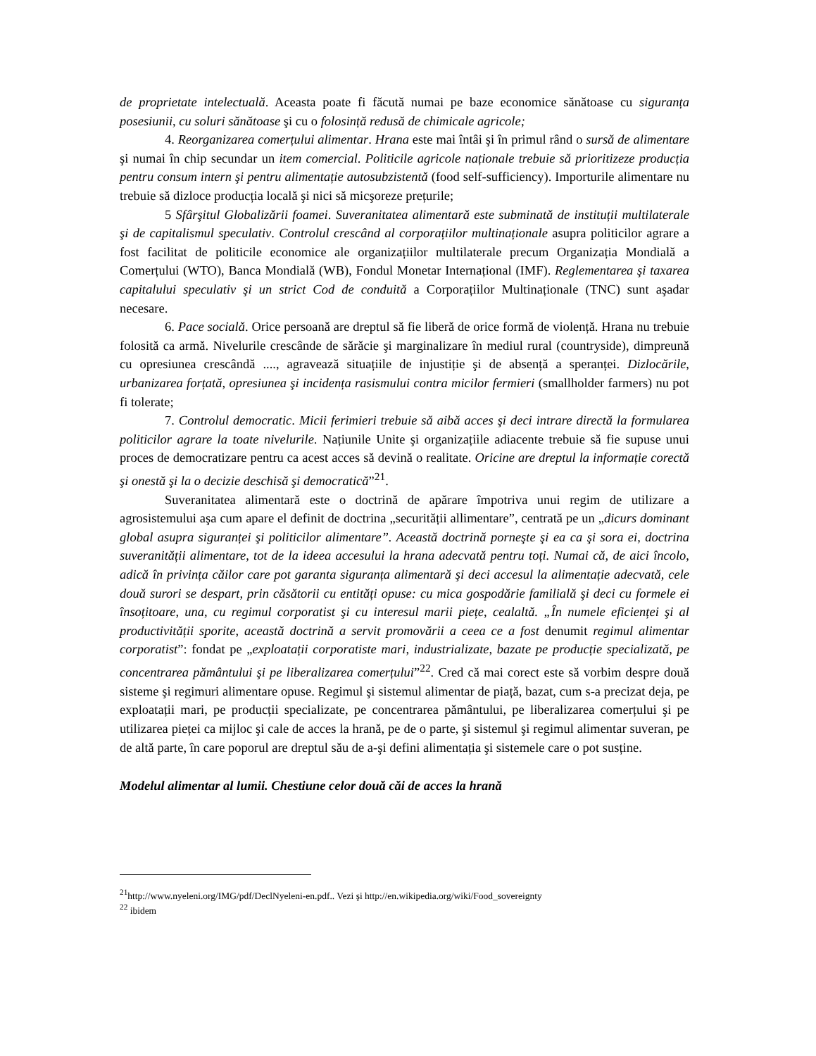de proprietate intelectuală. Aceasta poate fi făcută numai pe baze economice sănătoase cu siguranța posesiunii, cu soluri sănătoase şi cu o folosință redusă de chimicale agricole;
4. Reorganizarea comerțului alimentar. Hrana este mai întâi şi în primul rând o sursă de alimentare şi numai în chip secundar un item comercial. Politicile agricole naționale trebuie să prioritizeze producția pentru consum intern şi pentru alimentație autosubzistentă (food self-sufficiency). Importurile alimentare nu trebuie să dizloce producția locală şi nici să micşoreze prețurile;
5 Sfârşitul Globalizării foamei. Suveranitatea alimentară este subminată de instituții multilaterale şi de capitalismul speculativ. Controlul crescând al corporațiilor multinaționale asupra politicilor agrare a fost facilitat de politicile economice ale organizațiilor multilaterale precum Organizația Mondială a Comerțului (WTO), Banca Mondială (WB), Fondul Monetar Internațional (IMF). Reglementarea şi taxarea capitalului speculativ şi un strict Cod de conduită a Corporațiilor Multinaționale (TNC) sunt aşadar necesare.
6. Pace socială. Orice persoană are dreptul să fie liberă de orice formă de violență. Hrana nu trebuie folosită ca armă. Nivelurile crescânde de sărăcie şi marginalizare în mediul rural (countryside), dimpreună cu opresiunea crescândă ...., agravează situațiile de injustiție şi de absență a speranței. Dizlocările, urbanizarea forțată, opresiunea şi incidența rasismului contra micilor fermieri (smallholder farmers) nu pot fi tolerate;
7. Controlul democratic. Micii ferimieri trebuie să aibă acces şi deci intrare directă la formularea politicilor agrare la toate nivelurile. Națiunile Unite şi organizațiile adiacente trebuie să fie supuse unui proces de democratizare pentru ca acest acces să devină o realitate. Oricine are dreptul la informație corectă şi onestă şi la o decizie deschisă şi democratică”<sup>21</sup>.
Suveranitatea alimentară este o doctrină de apărare împotriva unui regim de utilizare a agrosistemului aşa cum apare el definit de doctrina „securității allimentare”, centrată pe un „dicurs dominant global asupra siguranței şi politicilor alimentare”. Această doctrină porneşte şi ea ca şi sora ei, doctrina suveranității alimentare, tot de la ideea accesului la hrana adecvată pentru toți. Numai că, de aici încolo, adică în privința căilor care pot garanta siguranța alimentară şi deci accesul la alimentație adecvată, cele două surori se despart, prin căsătorii cu entități opuse: cu mica gospodărie familială şi deci cu formele ei însoțitoare, una, cu regimul corporatist şi cu interesul marii piețe, cealaltă. „În numele eficienței şi al productivității sporite, această doctrină a servit promovării a ceea ce a fost denumit regimul alimentar corporatist”: fondat pe „exploatații corporatiste mari, industrializate, bazate pe producție specializată, pe concentrarea pământului şi pe liberalizarea comerțului”<sup>22</sup>. Cred că mai corect este să vorbim despre două sisteme şi regimuri alimentare opuse. Regimul şi sistemul alimentar de piață, bazat, cum s-a precizat deja, pe exploatații mari, pe producții specializate, pe concentrarea pământului, pe liberalizarea comerțului şi pe utilizarea pieței ca mijloc şi cale de acces la hrană, pe de o parte, şi sistemul şi regimul alimentar suveran, pe de altă parte, în care poporul are dreptul său de a-şi defini alimentația şi sistemele care o pot susține.
Modelul alimentar al lumii. Chestiune celor două căi de acces la hrană
<sup>21</sup> http://www.nyeleni.org/IMG/pdf/DeclNyeleni-en.pdf.. Vezi şi http://en.wikipedia.org/wiki/Food_sovereignty
<sup>22</sup> ibidem